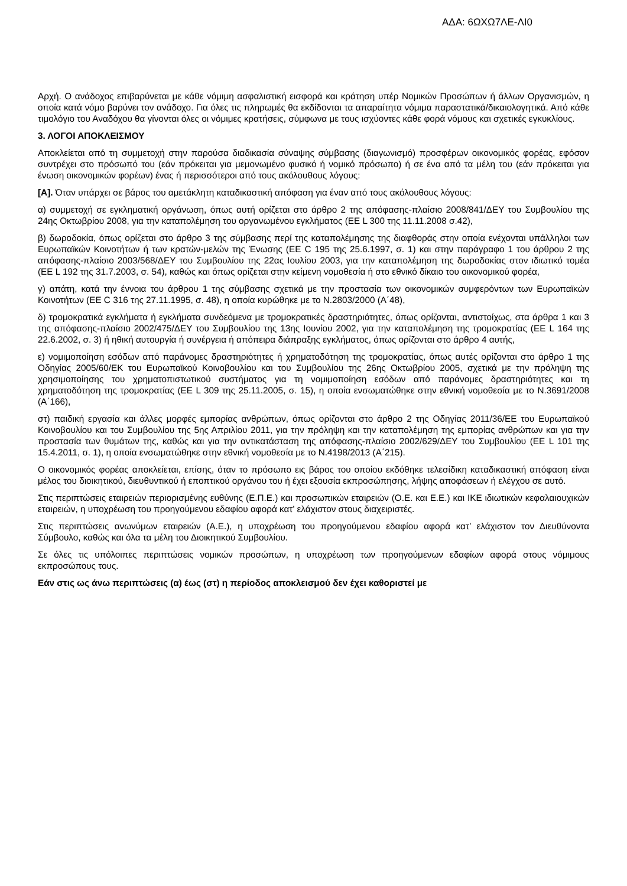ΑΔΑ: 6ΩΧΩ7ΛΕ-ΛΙ0
Αρχή. Ο ανάδοχος επιβαρύνεται με κάθε νόμιμη ασφαλιστική εισφορά και κράτηση υπέρ Νομικών Προσώπων ή άλλων Οργανισμών, η οποία κατά νόμο βαρύνει τον ανάδοχο. Για όλες τις πληρωμές θα εκδίδονται τα απαραίτητα νόμιμα παραστατικά/δικαιολογητικά. Από κάθε τιμολόγιο του Αναδόχου θα γίνονται όλες οι νόμιμες κρατήσεις, σύμφωνα με τους ισχύοντες κάθε φορά νόμους και σχετικές εγκυκλίους.
3. ΛΟΓΟΙ ΑΠΟΚΛΕΙΣΜΟΥ
Αποκλείεται από τη συμμετοχή στην παρούσα διαδικασία σύναψης σύμβασης (διαγωνισμό) προσφέρων οικονομικός φορέας, εφόσον συντρέχει στο πρόσωπό του (εάν πρόκειται για μεμονωμένο φυσικό ή νομικό πρόσωπο) ή σε ένα από τα μέλη του (εάν πρόκειται για ένωση οικονομικών φορέων) ένας ή περισσότεροι από τους ακόλουθους λόγους:
[Α]. Όταν υπάρχει σε βάρος του αμετάκλητη καταδικαστική απόφαση για έναν από τους ακόλουθους λόγους:
α) συμμετοχή σε εγκληματική οργάνωση, όπως αυτή ορίζεται στο άρθρο 2 της απόφασης-πλαίσιο 2008/841/ΔΕΥ του Συμβουλίου της 24ης Οκτωβρίου 2008, για την καταπολέμηση του οργανωμένου εγκλήματος (ΕΕ L 300 της 11.11.2008 σ.42),
β) δωροδοκία, όπως ορίζεται στο άρθρο 3 της σύμβασης περί της καταπολέμησης της διαφθοράς στην οποία ενέχονται υπάλληλοι των Ευρωπαϊκών Κοινοτήτων ή των κρατών-μελών της Ένωσης (ΕΕ C 195 της 25.6.1997, σ. 1) και στην παράγραφο 1 του άρθρου 2 της απόφασης-πλαίσιο 2003/568/ΔΕΥ του Συμβουλίου της 22ας Ιουλίου 2003, για την καταπολέμηση της δωροδοκίας στον ιδιωτικό τομέα (ΕΕ L 192 της 31.7.2003, σ. 54), καθώς και όπως ορίζεται στην κείμενη νομοθεσία ή στο εθνικό δίκαιο του οικονομικού φορέα,
γ) απάτη, κατά την έννοια του άρθρου 1 της σύμβασης σχετικά με την προστασία των οικονομικών συμφερόντων των Ευρωπαϊκών Κοινοτήτων (ΕΕ C 316 της 27.11.1995, σ. 48), η οποία κυρώθηκε με το Ν.2803/2000 (Α΄48),
δ) τρομοκρατικά εγκλήματα ή εγκλήματα συνδεόμενα με τρομοκρατικές δραστηριότητες, όπως ορίζονται, αντιστοίχως, στα άρθρα 1 και 3 της απόφασης-πλαίσιο 2002/475/ΔΕΥ του Συμβουλίου της 13ης Ιουνίου 2002, για την καταπολέμηση της τρομοκρατίας (ΕΕ L 164 της 22.6.2002, σ. 3) ή ηθική αυτουργία ή συνέργεια ή απόπειρα διάπραξης εγκλήματος, όπως ορίζονται στο άρθρο 4 αυτής,
ε) νομιμοποίηση εσόδων από παράνομες δραστηριότητες ή χρηματοδότηση της τρομοκρατίας, όπως αυτές ορίζονται στο άρθρο 1 της Οδηγίας 2005/60/ΕΚ του Ευρωπαϊκού Κοινοβουλίου και του Συμβουλίου της 26ης Οκτωβρίου 2005, σχετικά με την πρόληψη της χρησιμοποίησης του χρηματοπιστωτικού συστήματος για τη νομιμοποίηση εσόδων από παράνομες δραστηριότητες και τη χρηματοδότηση της τρομοκρατίας (ΕΕ L 309 της 25.11.2005, σ. 15), η οποία ενσωματώθηκε στην εθνική νομοθεσία με το Ν.3691/2008 (Α΄166),
στ) παιδική εργασία και άλλες μορφές εμπορίας ανθρώπων, όπως ορίζονται στο άρθρο 2 της Οδηγίας 2011/36/ΕΕ του Ευρωπαϊκού Κοινοβουλίου και του Συμβουλίου της 5ης Απριλίου 2011, για την πρόληψη και την καταπολέμηση της εμπορίας ανθρώπων και για την προστασία των θυμάτων της, καθώς και για την αντικατάσταση της απόφασης-πλαίσιο 2002/629/ΔΕΥ του Συμβουλίου (ΕΕ L 101 της 15.4.2011, σ. 1), η οποία ενσωματώθηκε στην εθνική νομοθεσία με το Ν.4198/2013 (Α΄215).
Ο οικονομικός φορέας αποκλείεται, επίσης, όταν το πρόσωπο εις βάρος του οποίου εκδόθηκε τελεσίδικη καταδικαστική απόφαση είναι μέλος του διοικητικού, διευθυντικού ή εποπτικού οργάνου του ή έχει εξουσία εκπροσώπησης, λήψης αποφάσεων ή ελέγχου σε αυτό.
Στις περιπτώσεις εταιρειών περιορισμένης ευθύνης (Ε.Π.Ε.) και προσωπικών εταιρειών (Ο.Ε. και Ε.Ε.) και ΙΚΕ ιδιωτικών κεφαλαιουχικών εταιρειών, η υποχρέωση του προηγούμενου εδαφίου αφορά κατ’ ελάχιστον στους διαχειριστές.
Στις περιπτώσεις ανωνύμων εταιρειών (Α.Ε.), η υποχρέωση του προηγούμενου εδαφίου αφορά κατ’ ελάχιστον τον Διευθύνοντα Σύμβουλο, καθώς και όλα τα μέλη του Διοικητικού Συμβουλίου.
Σε όλες τις υπόλοιπες περιπτώσεις νομικών προσώπων, η υποχρέωση των προηγούμενων εδαφίων αφορά στους νόμιμους εκπροσώπους τους.
Εάν στις ως άνω περιπτώσεις (α) έως (στ) η περίοδος αποκλεισμού δεν έχει καθοριστεί με